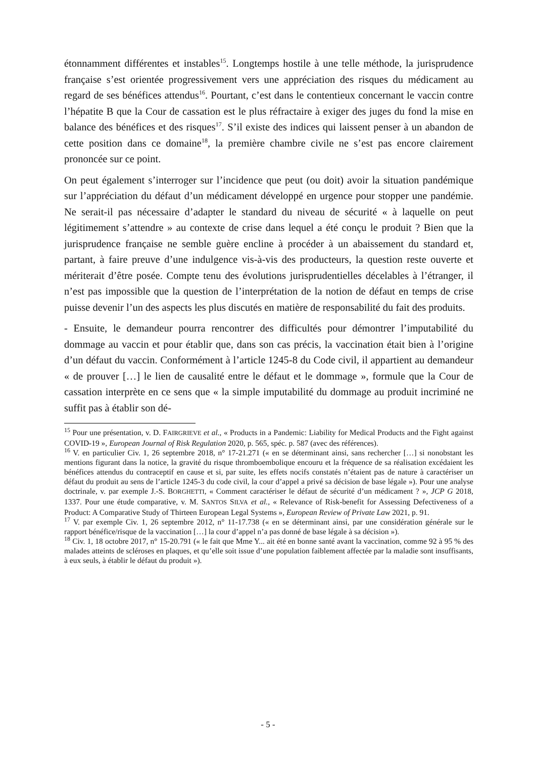étonnamment différentes et instables<sup>15</sup>. Longtemps hostile à une telle méthode, la jurisprudence française s’est orientée progressivement vers une appréciation des risques du médicament au regard de ses bénéfices attendus<sup>16</sup>. Pourtant, c’est dans le contentieux concernant le vaccin contre l’hépatite B que la Cour de cassation est le plus réfractaire à exiger des juges du fond la mise en balance des bénéfices et des risques<sup>17</sup>. S’il existe des indices qui laissent penser à un abandon de cette position dans ce domaine<sup>18</sup>, la première chambre civile ne s’est pas encore clairement prononcée sur ce point.
On peut également s’interroger sur l’incidence que peut (ou doit) avoir la situation pandémique sur l’appréciation du défaut d’un médicament développé en urgence pour stopper une pandémie. Ne serait-il pas nécessaire d’adapter le standard du niveau de sécurité « à laquelle on peut légitimement s’attendre » au contexte de crise dans lequel a été conçu le produit ? Bien que la jurisprudence française ne semble guère encline à procéder à un abaissement du standard et, partant, à faire preuve d’une indulgence vis-à-vis des producteurs, la question reste ouverte et mériterait d’être posée. Compte tenu des évolutions jurisprudentielles décelables à l’étranger, il n’est pas impossible que la question de l’interprétation de la notion de défaut en temps de crise puisse devenir l’un des aspects les plus discutés en matière de responsabilité du fait des produits.
- Ensuite, le demandeur pourra rencontrer des difficultés pour démontrer l’imputabilité du dommage au vaccin et pour établir que, dans son cas précis, la vaccination était bien à l’origine d’un défaut du vaccin. Conformément à l’article 1245-8 du Code civil, il appartient au demandeur « de prouver […] le lien de causalité entre le défaut et le dommage », formule que la Cour de cassation interprète en ce sens que « la simple imputabilité du dommage au produit incriminé ne suffit pas à établir son dé-
<sup>15</sup> Pour une présentation, v. D. FAIRGRIEVE et al., « Products in a Pandemic: Liability for Medical Products and the Fight against COVID-19 », European Journal of Risk Regulation 2020, p. 565, spéc. p. 587 (avec des références).
<sup>16</sup> V. en particulier Civ. 1, 26 septembre 2018, n° 17-21.271 (« en se déterminant ainsi, sans rechercher […] si nonobstant les mentions figurant dans la notice, la gravité du risque thromboembolique encouru et la fréquence de sa réalisation excédaient les bénéfices attendus du contraceptif en cause et si, par suite, les effets nocifs constatés n’étaient pas de nature à caractériser un défaut du produit au sens de l’article 1245-3 du code civil, la cour d’appel a privé sa décision de base légale »). Pour une analyse doctrinale, v. par exemple J.-S. BORGHETTI, « Comment caractériser le défaut de sécurité d’un médicament ? », JCP G 2018, 1337. Pour une étude comparative, v. M. SANTOS SILVA et al., « Relevance of Risk-benefit for Assessing Defectiveness of a Product: A Comparative Study of Thirteen European Legal Systems », European Review of Private Law 2021, p. 91.
<sup>17</sup> V. par exemple Civ. 1, 26 septembre 2012, n° 11-17.738 (« en se déterminant ainsi, par une considération générale sur le rapport bénéfice/risque de la vaccination […] la cour d’appel n’a pas donné de base légale à sa décision »).
<sup>18</sup> Civ. 1, 18 octobre 2017, n° 15-20.791 (« le fait que Mme Y... ait été en bonne santé avant la vaccination, comme 92 à 95 % des malades atteints de scléroses en plaques, et qu’elle soit issue d’une population faiblement affectée par la maladie sont insuffisants, à eux seuls, à établir le défaut du produit »).
- 5 -